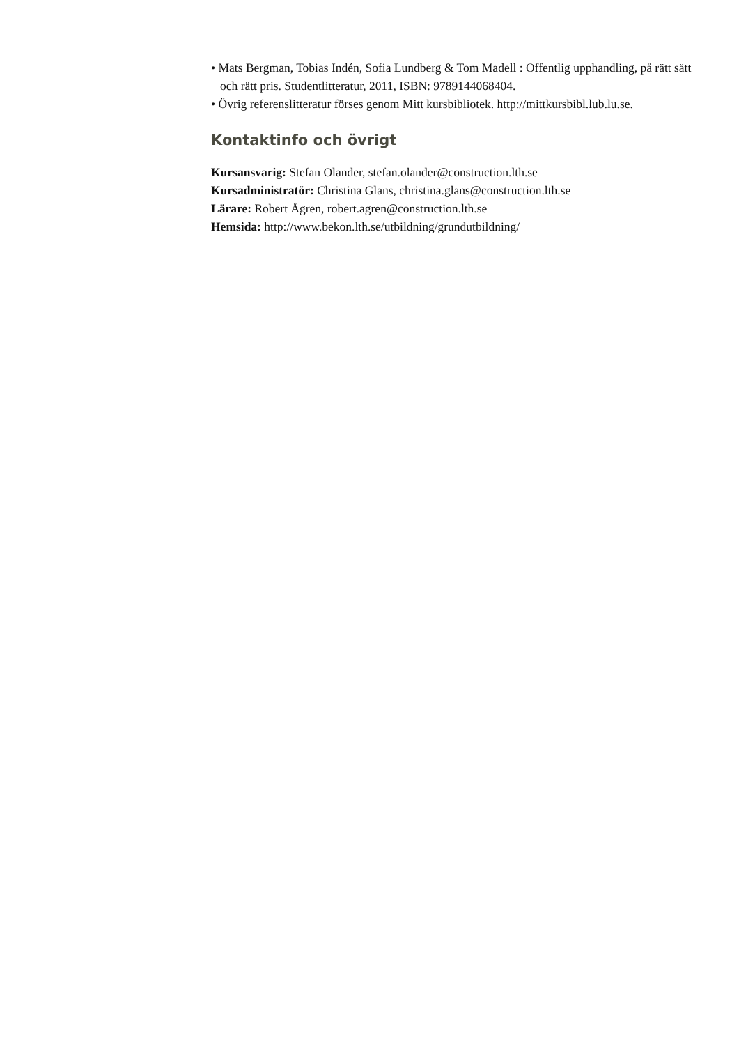• Mats Bergman, Tobias Indén, Sofia Lundberg & Tom Madell : Offentlig upphandling, på rätt sätt och rätt pris. Studentlitteratur, 2011, ISBN: 9789144068404.
• Övrig referenslitteratur förses genom Mitt kursbibliotek. http://mittkursbibl.lub.lu.se.
Kontaktinfo och övrigt
Kursansvarig: Stefan Olander, stefan.olander@construction.lth.se
Kursadministratör: Christina Glans, christina.glans@construction.lth.se
Lärare: Robert Ågren, robert.agren@construction.lth.se
Hemsida: http://www.bekon.lth.se/utbildning/grundutbildning/